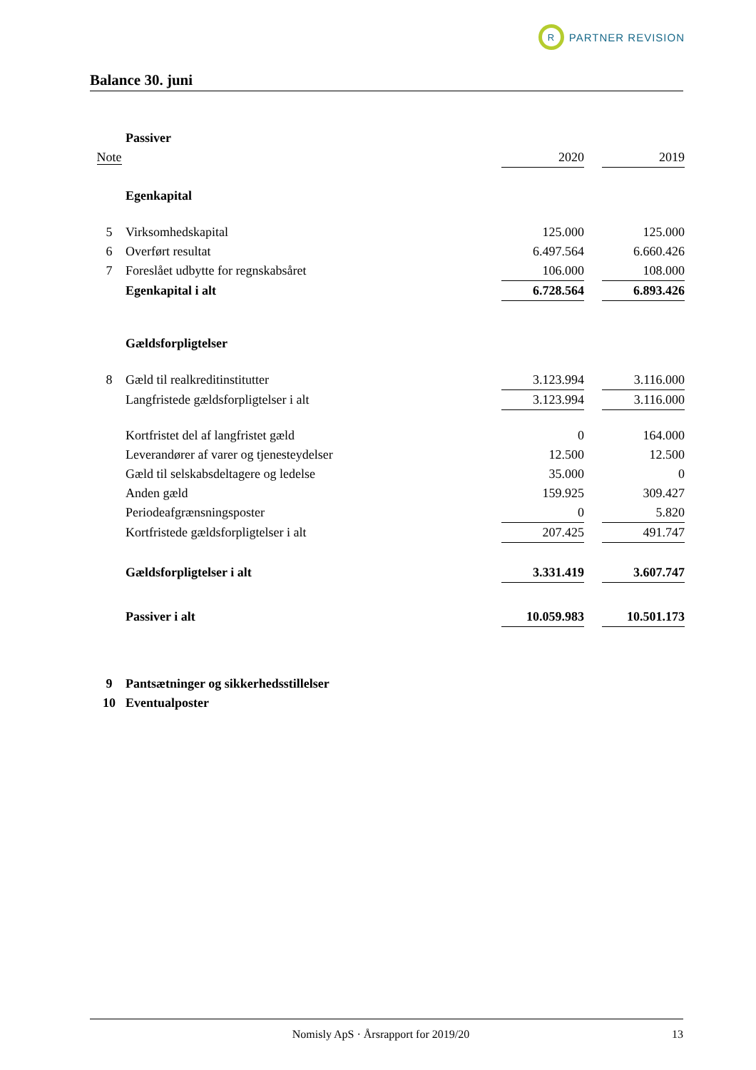R
PARTNER REVISION
Balance 30. juni
| | Passiver | | | |
| Note | | 2020 | | 2019 |
| | Egenkapital | | | |
| 5 | Virksomhedskapital | 125.000 | | 125.000 |
| 6 | Overført resultat | 6.497.564 | | 6.660.426 |
| 7 | Foreslået udbytte for regnskabsåret | 106.000 | | 108.000 |
| | Egenkapital i alt | 6.728.564 | | 6.893.426 |
| | Gældsforpligtelser | | | |
| 8 | Gæld til realkreditinstitutter | 3.123.994 | | 3.116.000 |
| | Langfristede gældsforpligtelser i alt | 3.123.994 | | 3.116.000 |
| | Kortfristet del af langfristet gæld | 0 | | 164.000 |
| | Leverandører af varer og tjenesteydelser | 12.500 | | 12.500 |
| | Gæld til selskabsdeltagere og ledelse | 35.000 | | 0 |
| | Anden gæld | 159.925 | | 309.427 |
| | Periodeafgrænsningsposter | 0 | | 5.820 |
| | Kortfristede gældsforpligtelser i alt | 207.425 | | 491.747 |
| | Gældsforpligtelser i alt | 3.331.419 | | 3.607.747 |
| | Passiver i alt | 10.059.983 | | 10.501.173 |
| 9 | Pantsætninger og sikkerhedsstillelser | | | |
| 10 | Eventualposter | | | |
Nomisly ApS · Årsrapport for 2019/20 13